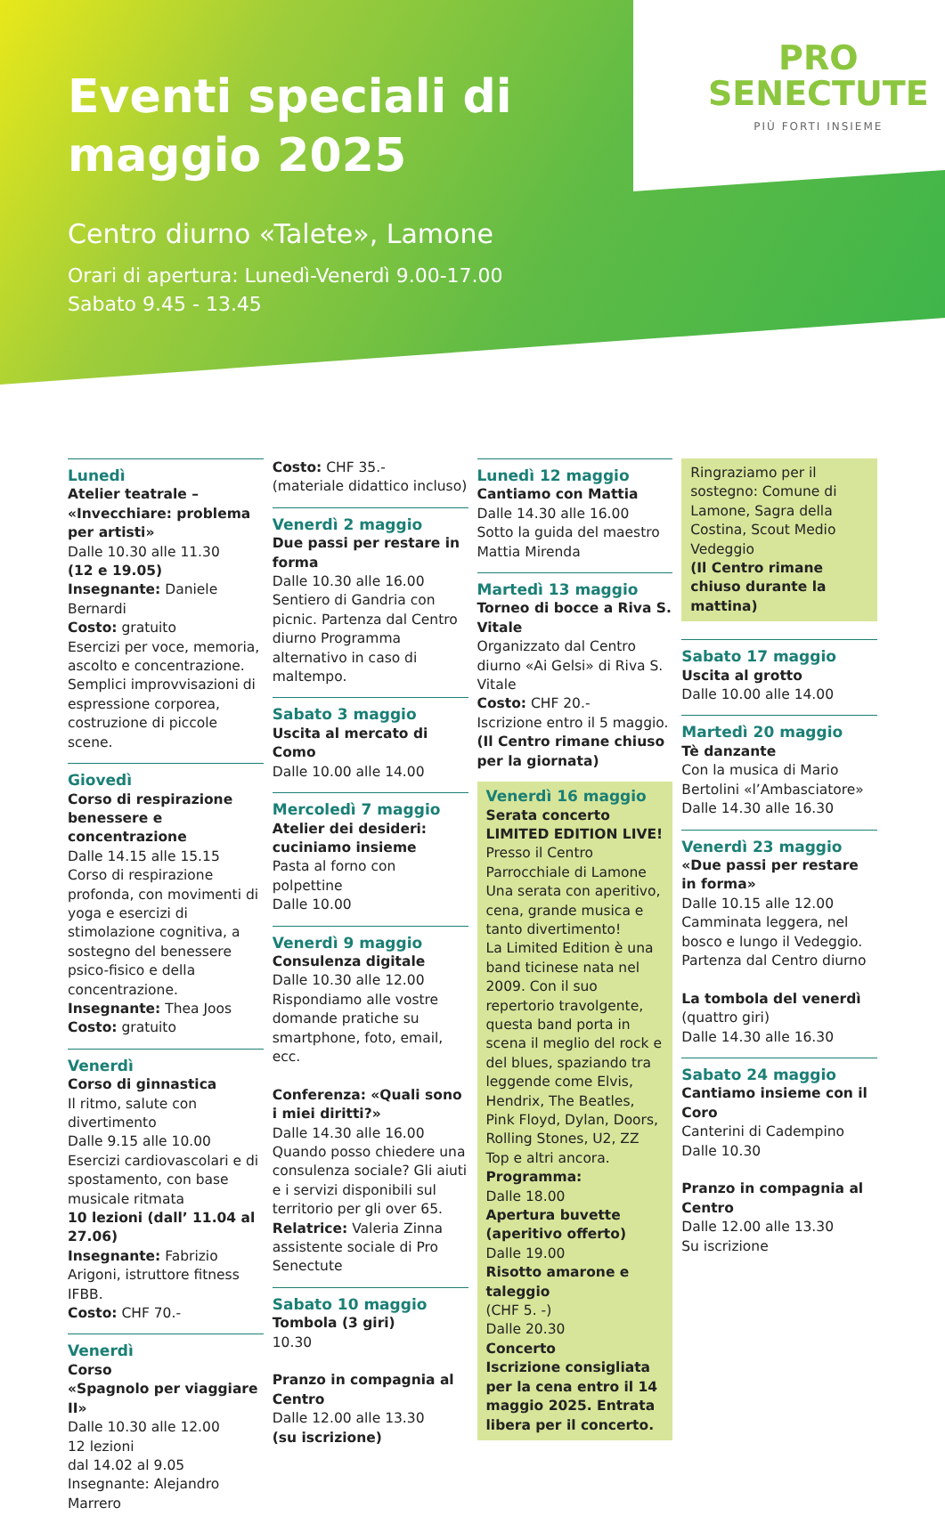PRO
SENECTUTE
PIÙ FORTI INSIEME
Eventi speciali di maggio 2025
Centro diurno «Talete», Lamone
Orari di apertura: Lunedì-Venerdì 9.00-17.00
Sabato 9.45 - 13.45
Lunedì
Atelier teatrale – «Invecchiare: problema per artisti»
Dalle 10.30 alle 11.30
(12 e 19.05)
Insegnante: Daniele Bernardi
Costo: gratuito
Esercizi per voce, memoria, ascolto e concentrazione. Semplici improvvisazioni di espressione corporea, costruzione di piccole scene.
Giovedì
Corso di respirazione benessere e concentrazione
Dalle 14.15 alle 15.15
Corso di respirazione profonda, con movimenti di yoga e esercizi di stimolazione cognitiva, a sostegno del benessere psico-fisico e della concentrazione.
Insegnante: Thea Joos
Costo: gratuito
Venerdì
Corso di ginnastica
Il ritmo, salute con divertimento
Dalle 9.15 alle 10.00
Esercizi cardiovascolari e di spostamento, con base musicale ritmata
10 lezioni (dall’ 11.04 al 27.06)
Insegnante: Fabrizio Arigoni, istruttore fitness IFBB.
Costo: CHF 70.-
Venerdì
Corso
«Spagnolo per viaggiare II»
Dalle 10.30 alle 12.00
12 lezioni
dal 14.02 al 9.05
Insegnante: Alejandro Marrero
Costo: CHF 35.-
(materiale didattico incluso)
Venerdì 2 maggio
Due passi per restare in forma
Dalle 10.30 alle 16.00
Sentiero di Gandria con picnic. Partenza dal Centro diurno Programma alternativo in caso di maltempo.
Sabato 3 maggio
Uscita al mercato di Como
Dalle 10.00 alle 14.00
Mercoledì 7 maggio
Atelier dei desideri: cuciniamo insieme
Pasta al forno con polpettine
Dalle 10.00
Venerdì 9 maggio
Consulenza digitale
Dalle 10.30 alle 12.00
Rispondiamo alle vostre domande pratiche su smartphone, foto, email, ecc.
Conferenza: «Quali sono i miei diritti?»
Dalle 14.30 alle 16.00
Quando posso chiedere una consulenza sociale? Gli aiuti e i servizi disponibili sul territorio per gli over 65.
Relatrice: Valeria Zinna assistente sociale di Pro Senectute
Sabato 10 maggio
Tombola (3 giri)
10.30
Pranzo in compagnia al Centro
Dalle 12.00 alle 13.30
(su iscrizione)
Lunedì 12 maggio
Cantiamo con Mattia
Dalle 14.30 alle 16.00
Sotto la guida del maestro Mattia Mirenda
Martedì 13 maggio
Torneo di bocce a Riva S. Vitale
Organizzato dal Centro diurno «Ai Gelsi» di Riva S. Vitale
Costo: CHF 20.-
Iscrizione entro il 5 maggio.
(Il Centro rimane chiuso per la giornata)
Venerdì 16 maggio
Serata concerto
LIMITED EDITION LIVE!
Presso il Centro Parrocchiale di Lamone
Una serata con aperitivo, cena, grande musica e tanto divertimento!
La Limited Edition è una band ticinese nata nel 2009. Con il suo repertorio travolgente, questa band porta in scena il meglio del rock e del blues, spaziando tra leggende come Elvis, Hendrix, The Beatles, Pink Floyd, Dylan, Doors, Rolling Stones, U2, ZZ Top e altri ancora.
Programma:
Dalle 18.00
Apertura buvette (aperitivo offerto)
Dalle 19.00
Risotto amarone e taleggio
(CHF 5. -)
Dalle 20.30
Concerto
Iscrizione consigliata per la cena entro il 14 maggio 2025. Entrata libera per il concerto.
Ringraziamo per il sostegno: Comune di Lamone, Sagra della Costina, Scout Medio Vedeggio
(Il Centro rimane chiuso durante la mattina)
Sabato 17 maggio
Uscita al grotto
Dalle 10.00 alle 14.00
Martedì 20 maggio
Tè danzante
Con la musica di Mario Bertolini «l’Ambasciatore»
Dalle 14.30 alle 16.30
Venerdì 23 maggio
«Due passi per restare in forma»
Dalle 10.15 alle 12.00
Camminata leggera, nel bosco e lungo il Vedeggio.
Partenza dal Centro diurno
La tombola del venerdì
(quattro giri)
Dalle 14.30 alle 16.30
Sabato 24 maggio
Cantiamo insieme con il Coro
Canterini di Cadempino
Dalle 10.30
Pranzo in compagnia al Centro
Dalle 12.00 alle 13.30
Su iscrizione